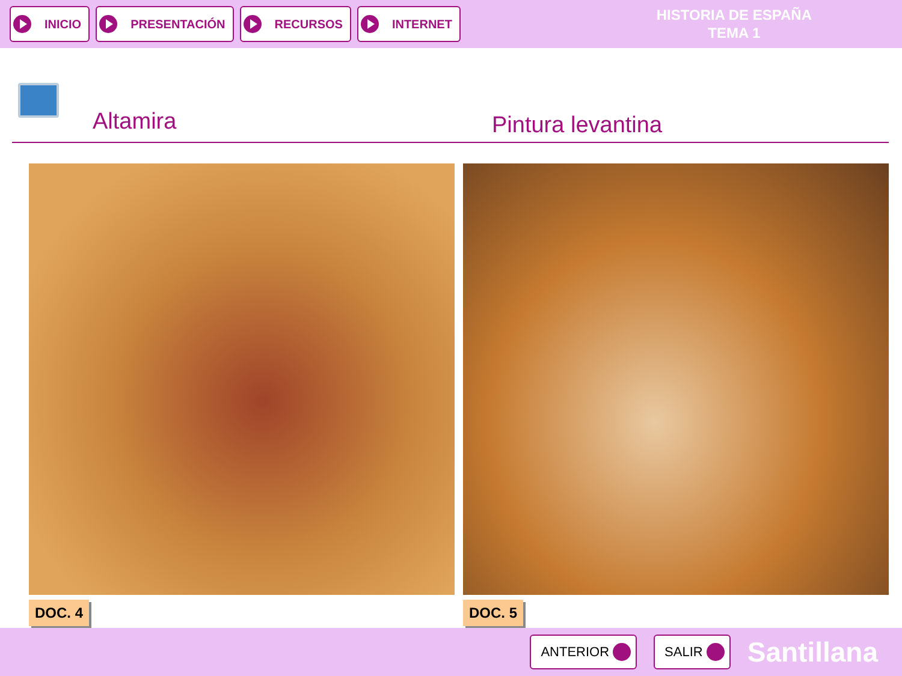INICIO PRESENTACIÓN RECURSOS INTERNET
HISTORIA DE ESPAÑA
TEMA 1
Altamira
Pintura levantina
DOC. 4 DOC. 5
ANTERIOR SALIR
Santillana